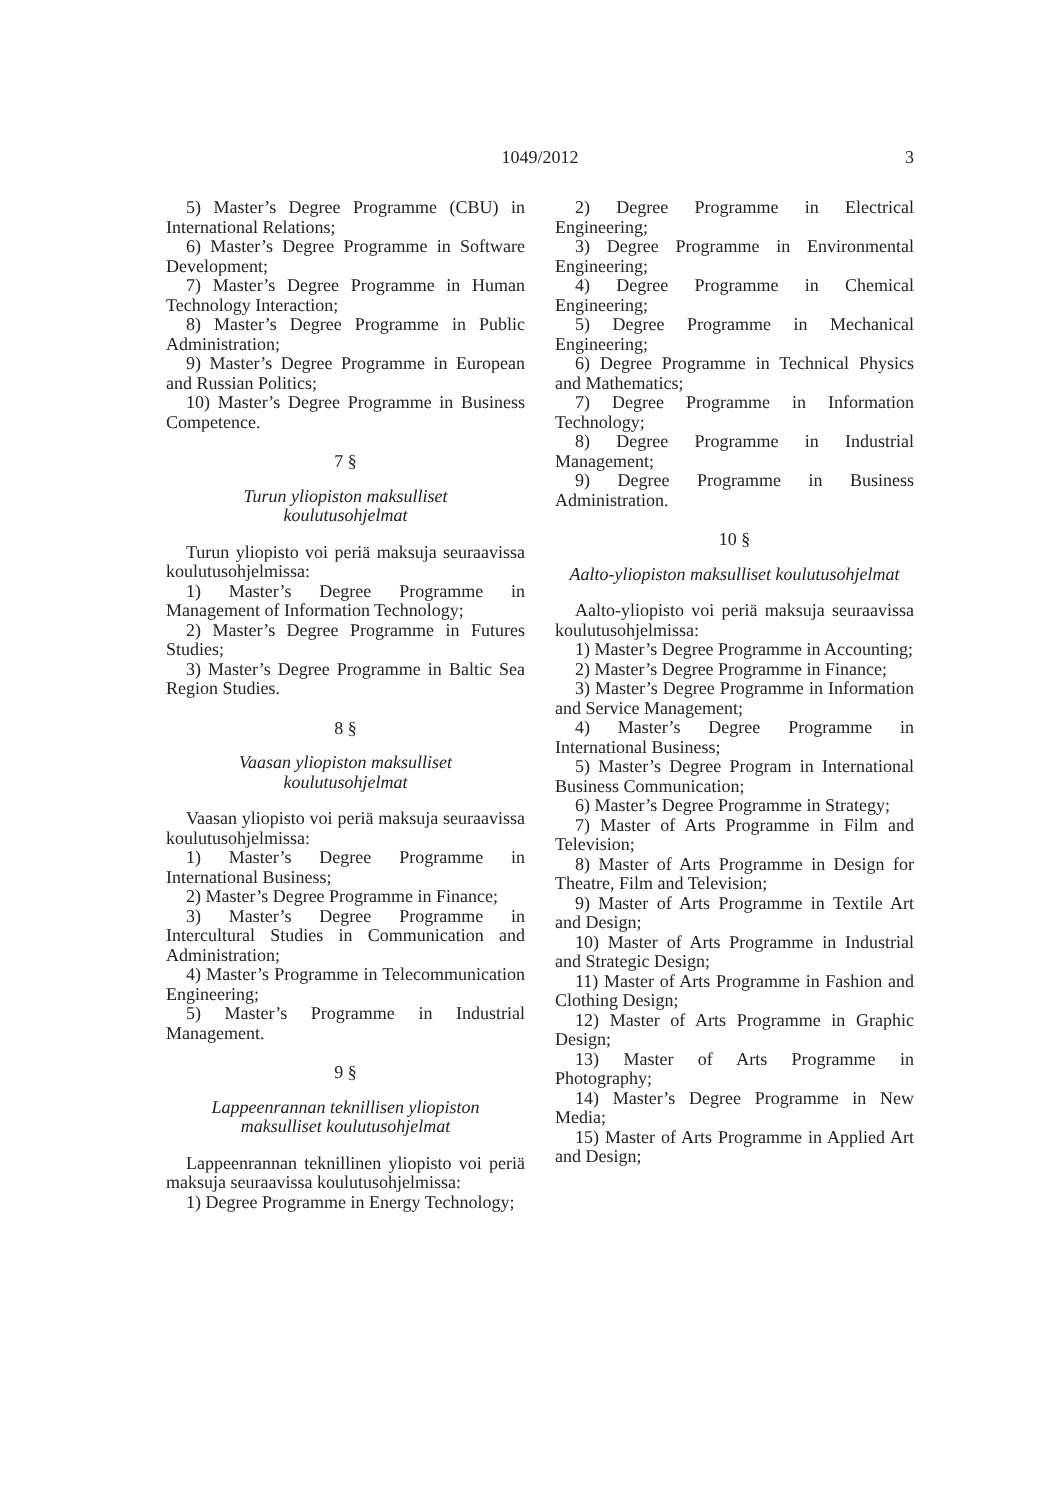1049/2012 3
5) Master’s Degree Programme (CBU) in International Relations;
6) Master’s Degree Programme in Software Development;
7) Master’s Degree Programme in Human Technology Interaction;
8) Master’s Degree Programme in Public Administration;
9) Master’s Degree Programme in European and Russian Politics;
10) Master’s Degree Programme in Business Competence.
7 §
Turun yliopiston maksulliset
koulutusohjelmat
Turun yliopisto voi periä maksuja seuraavissa koulutusohjelmissa:
1) Master’s Degree Programme in Management of Information Technology;
2) Master’s Degree Programme in Futures Studies;
3) Master’s Degree Programme in Baltic Sea Region Studies.
8 §
Vaasan yliopiston maksulliset
koulutusohjelmat
Vaasan yliopisto voi periä maksuja seuraavissa koulutusohjelmissa:
1) Master’s Degree Programme in International Business;
2) Master’s Degree Programme in Finance;
3) Master’s Degree Programme in Intercultural Studies in Communication and Administration;
4) Master’s Programme in Telecommunication Engineering;
5) Master’s Programme in Industrial Management.
9 §
Lappeenrannan teknillisen yliopiston
maksulliset koulutusohjelmat
Lappeenrannan teknillinen yliopisto voi periä maksuja seuraavissa koulutusohjelmissa:
1) Degree Programme in Energy Technology;
2) Degree Programme in Electrical Engineering;
3) Degree Programme in Environmental Engineering;
4) Degree Programme in Chemical Engineering;
5) Degree Programme in Mechanical Engineering;
6) Degree Programme in Technical Physics and Mathematics;
7) Degree Programme in Information Technology;
8) Degree Programme in Industrial Management;
9) Degree Programme in Business Administration.
10 §
Aalto-yliopiston maksulliset koulutusohjelmat
Aalto-yliopisto voi periä maksuja seuraavissa koulutusohjelmissa:
1) Master’s Degree Programme in Accounting;
2) Master’s Degree Programme in Finance;
3) Master’s Degree Programme in Information and Service Management;
4) Master’s Degree Programme in International Business;
5) Master’s Degree Program in International Business Communication;
6) Master’s Degree Programme in Strategy;
7) Master of Arts Programme in Film and Television;
8) Master of Arts Programme in Design for Theatre, Film and Television;
9) Master of Arts Programme in Textile Art and Design;
10) Master of Arts Programme in Industrial and Strategic Design;
11) Master of Arts Programme in Fashion and Clothing Design;
12) Master of Arts Programme in Graphic Design;
13) Master of Arts Programme in Photography;
14) Master’s Degree Programme in New Media;
15) Master of Arts Programme in Applied Art and Design;